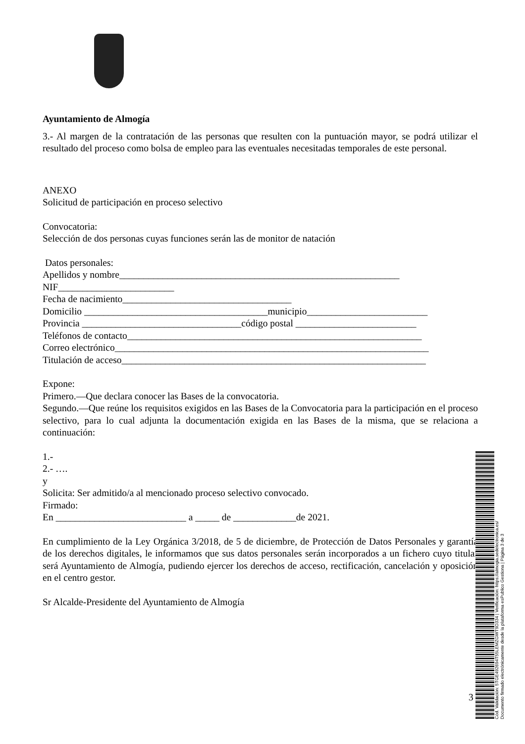Ayuntamiento de Almogía
3.- Al margen de la contratación de las personas que resulten con la puntuación mayor, se podrá utilizar el resultado del proceso como bolsa de empleo para las eventuales necesitadas temporales de este personal.
ANEXO
Solicitud de participación en proceso selectivo
Convocatoria:
Selección de dos personas cuyas funciones serán las de monitor de natación
Datos personales:
Apellidos y nombre__________________________________________________________
NIF________________________
Fecha de nacimiento___________________________________
Domicilio ______________________________________municipio_________________________
Provincia _________________________________código postal _________________________
Teléfonos de contacto_____________________________________________________________
Correo electrónico_________________________________________________________________
Titulación de acceso_______________________________________________________________
Expone:
Primero.—Que declara conocer las Bases de la convocatoria.
Segundo.—Que reúne los requisitos exigidos en las Bases de la Convocatoria para la participación en el proceso selectivo, para lo cual adjunta la documentación exigida en las Bases de la misma, que se relaciona a continuación:
1.-
2.- ….
y
Solicita: Ser admitido/a al mencionado proceso selectivo convocado.
Firmado:
En ___________________________ a _____ de _____________de 2021.
En cumplimiento de la Ley Orgánica 3/2018, de 5 de diciembre, de Protección de Datos Personales y garantía de los derechos digitales, le informamos que sus datos personales serán incorporados a un fichero cuyo titular será Ayuntamiento de Almogía, pudiendo ejercer los derechos de acceso, rectificación, cancelación y oposición en el centro gestor.
Sr Alcalde-Presidente del Ayuntamiento de Almogía
3
Cód. Validación: 5TGE492694T55LEMZGWT9D334 | Verificación: https://almogia.sedelectronica.es/
Documento firmado electrónicamente desde la plataforma esPublico Gestiona | Página 3 de 3